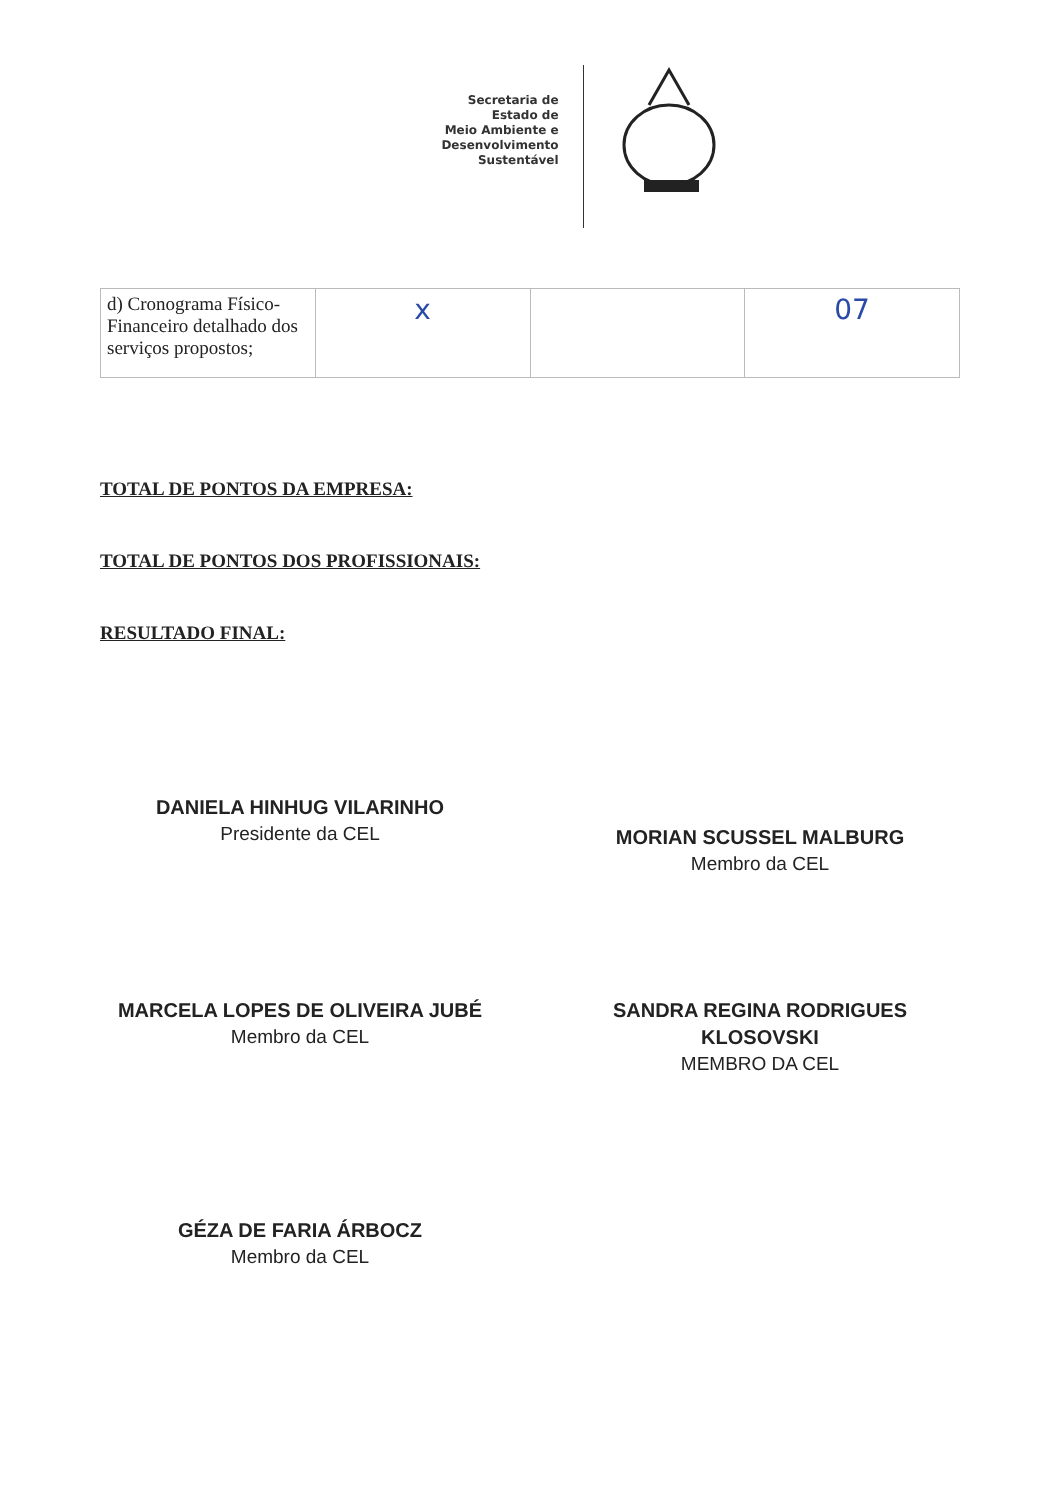Secretaria de
Estado de
Meio Ambiente e
Desenvolvimento
Sustentável
| d) Cronograma Físico-Financeiro detalhado dos serviços propostos; | x | | 07 |
TOTAL DE PONTOS DA EMPRESA:
TOTAL DE PONTOS DOS PROFISSIONAIS:
RESULTADO FINAL:
DANIELA HINHUG VILARINHO
Presidente da CEL
MORIAN SCUSSEL MALBURG
Membro da CEL
MARCELA LOPES DE OLIVEIRA JUBÉ
Membro da CEL
SANDRA REGINA RODRIGUES
KLOSOVSKI
MEMBRO DA CEL
GÉZA DE FARIA ÁRBOCZ
Membro da CEL